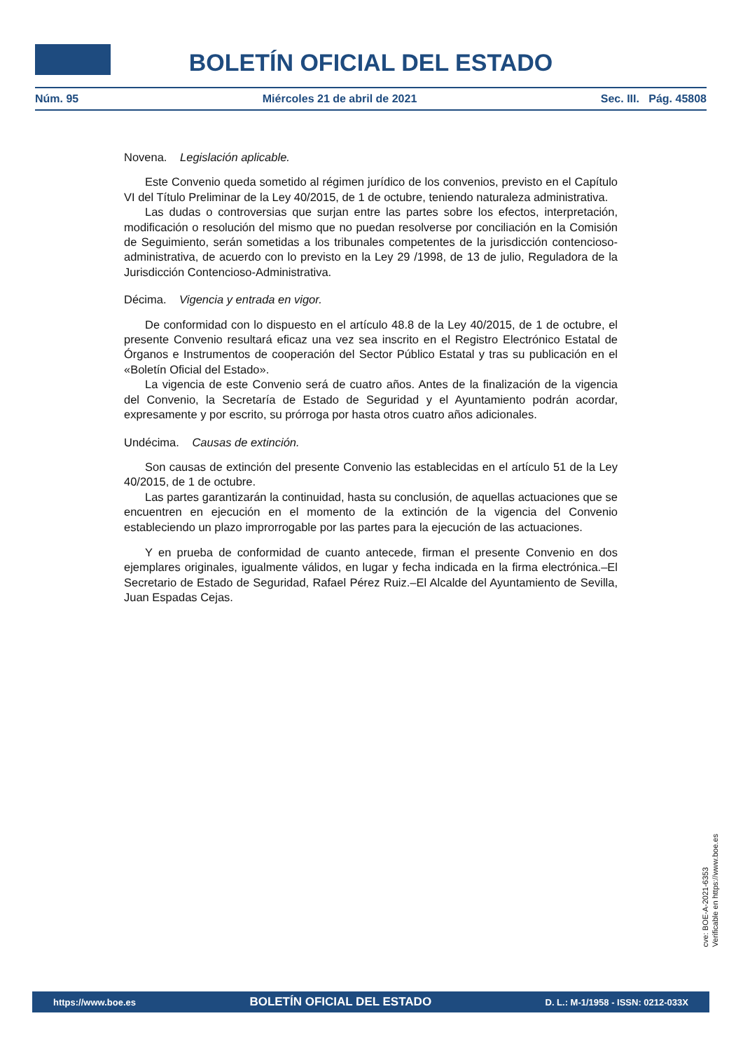BOLETÍN OFICIAL DEL ESTADO
Núm. 95 Miércoles 21 de abril de 2021 Sec. III. Pág. 45808
Novena. Legislación aplicable.
Este Convenio queda sometido al régimen jurídico de los convenios, previsto en el Capítulo VI del Título Preliminar de la Ley 40/2015, de 1 de octubre, teniendo naturaleza administrativa.
Las dudas o controversias que surjan entre las partes sobre los efectos, interpretación, modificación o resolución del mismo que no puedan resolverse por conciliación en la Comisión de Seguimiento, serán sometidas a los tribunales competentes de la jurisdicción contencioso-administrativa, de acuerdo con lo previsto en la Ley 29 /1998, de 13 de julio, Reguladora de la Jurisdicción Contencioso-Administrativa.
Décima. Vigencia y entrada en vigor.
De conformidad con lo dispuesto en el artículo 48.8 de la Ley 40/2015, de 1 de octubre, el presente Convenio resultará eficaz una vez sea inscrito en el Registro Electrónico Estatal de Órganos e Instrumentos de cooperación del Sector Público Estatal y tras su publicación en el «Boletín Oficial del Estado».
La vigencia de este Convenio será de cuatro años. Antes de la finalización de la vigencia del Convenio, la Secretaría de Estado de Seguridad y el Ayuntamiento podrán acordar, expresamente y por escrito, su prórroga por hasta otros cuatro años adicionales.
Undécima. Causas de extinción.
Son causas de extinción del presente Convenio las establecidas en el artículo 51 de la Ley 40/2015, de 1 de octubre.
Las partes garantizarán la continuidad, hasta su conclusión, de aquellas actuaciones que se encuentren en ejecución en el momento de la extinción de la vigencia del Convenio estableciendo un plazo improrrogable por las partes para la ejecución de las actuaciones.
Y en prueba de conformidad de cuanto antecede, firman el presente Convenio en dos ejemplares originales, igualmente válidos, en lugar y fecha indicada en la firma electrónica.–El Secretario de Estado de Seguridad, Rafael Pérez Ruiz.–El Alcalde del Ayuntamiento de Sevilla, Juan Espadas Cejas.
cve: BOE-A-2021-6353
Verificable en https://www.boe.es
https://www.boe.es BOLETÍN OFICIAL DEL ESTADO D. L.: M-1/1958 - ISSN: 0212-033X